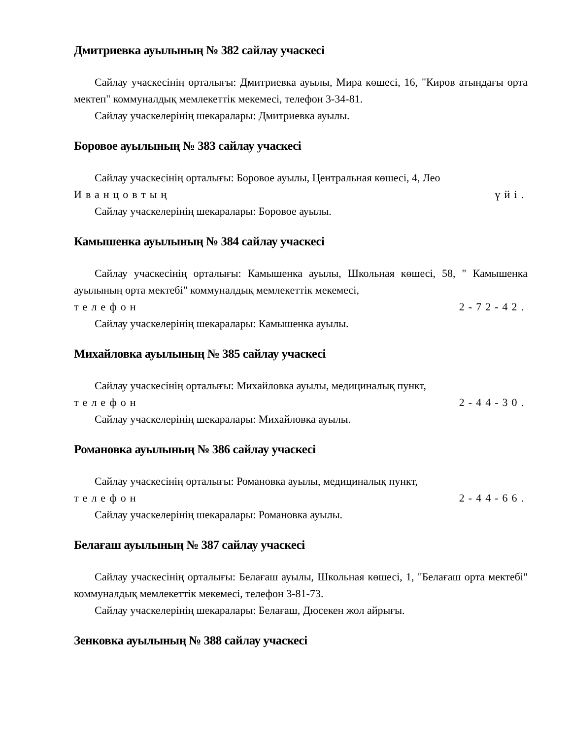Дмитриевка ауылының № 382 сайлау учаскесі
Сайлау учаскесінің орталығы: Дмитриевка ауылы, Мира көшесі, 16, "Киров атындағы орта мектеп" коммуналдық мемлекеттік мекемесі, телефон 3-34-81.
Сайлау учаскелерінің шекаралары: Дмитриевка ауылы.
Боровое ауылының № 383 сайлау учаскесі
Сайлау учаскесінің орталығы: Боровое ауылы, Центральная көшесі, 4, Лео
Иванцовтың үйі.
Сайлау учаскелерінің шекаралары: Боровое ауылы.
Камышенка ауылының № 384 сайлау учаскесі
Сайлау учаскесінің орталығы: Камышенка ауылы, Школьная көшесі, 58, " Камышенка ауылының орта мектебі" коммуналдық мемлекеттік мекемесі,
телефон 2-72-42.
Сайлау учаскелерінің шекаралары: Камышенка ауылы.
Михайловка ауылының № 385 сайлау учаскесі
Сайлау учаскесінің орталығы: Михайловка ауылы, медициналық пункт,
телефон 2-44-30.
Сайлау учаскелерінің шекаралары: Михайловка ауылы.
Романовка ауылының № 386 сайлау учаскесі
Сайлау учаскесінің орталығы: Романовка ауылы, медициналық пункт,
телефон 2-44-66.
Сайлау учаскелерінің шекаралары: Романовка ауылы.
Белағаш ауылының № 387 сайлау учаскесі
Сайлау учаскесінің орталығы: Белағаш ауылы, Школьная көшесі, 1, "Белағаш орта мектебі" коммуналдық мемлекеттік мекемесі, телефон 3-81-73.
Сайлау учаскелерінің шекаралары: Белағаш, Дюсекен жол айрығы.
Зенковка ауылының № 388 сайлау учаскесі